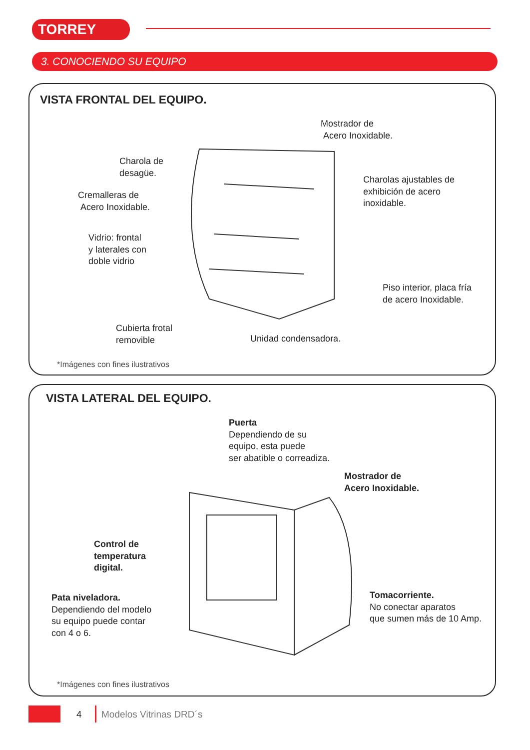TORREY
3. CONOCIENDO SU EQUIPO
VISTA FRONTAL DEL EQUIPO.
Mostrador de
Acero Inoxidable.
Charola de
desagüe.
Charolas ajustables de
exhibición de acero
inoxidable.
Cremalleras de
Acero Inoxidable.
Vidrio: frontal
y laterales con
doble vidrio
Piso interior, placa fría
de acero Inoxidable.
Cubierta frotal
removible
Unidad condensadora.
*Imágenes con fines ilustrativos
VISTA LATERAL DEL EQUIPO.
Puerta
Dependiendo de su
equipo, esta puede
ser abatible o correadiza.
Mostrador de
Acero Inoxidable.
Control de
temperatura
digital.
Pata niveladora.
Dependiendo del modelo
su equipo puede contar
con 4 o 6.
Tomacorriente.
No conectar aparatos
que sumen más de 10 Amp.
*Imágenes con fines ilustrativos
4 Modelos Vitrinas DRD´s